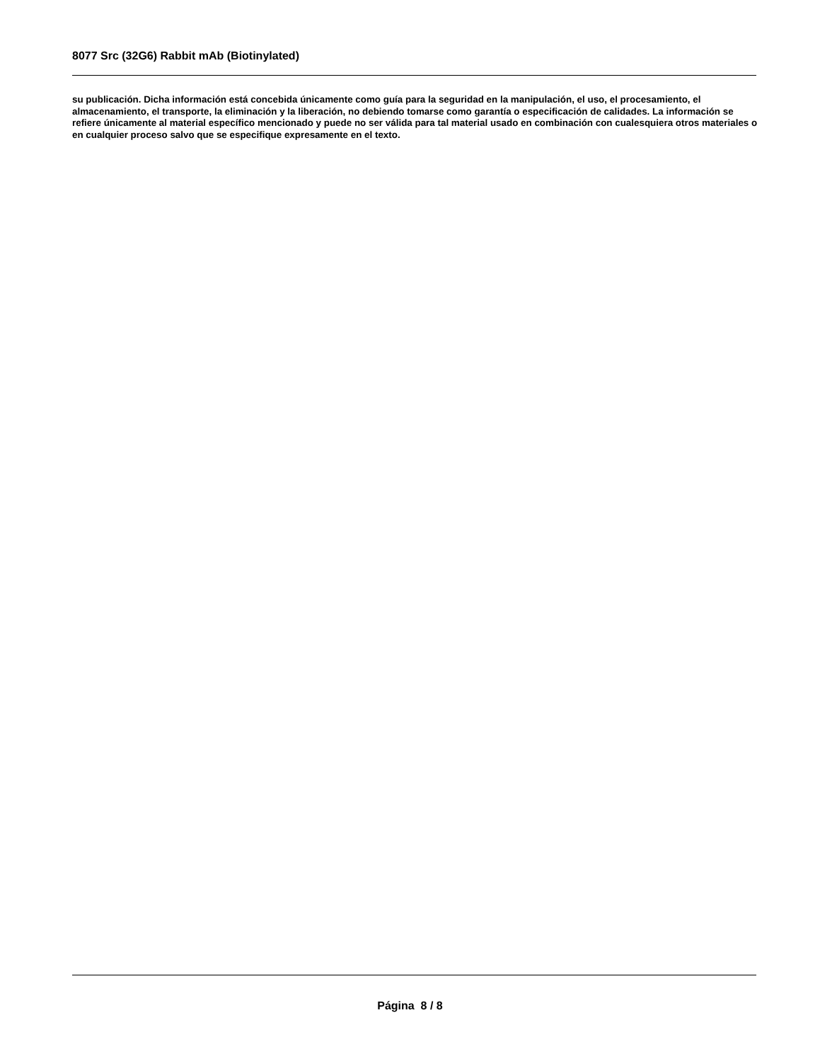8077 Src (32G6) Rabbit mAb (Biotinylated)
su publicación. Dicha información está concebida únicamente como guía para la seguridad en la manipulación, el uso, el procesamiento, el almacenamiento, el transporte, la eliminación y la liberación, no debiendo tomarse como garantía o especificación de calidades. La información se refiere únicamente al material específico mencionado y puede no ser válida para tal material usado en combinación con cualesquiera otros materiales o en cualquier proceso salvo que se especifique expresamente en el texto.
Página 8 / 8